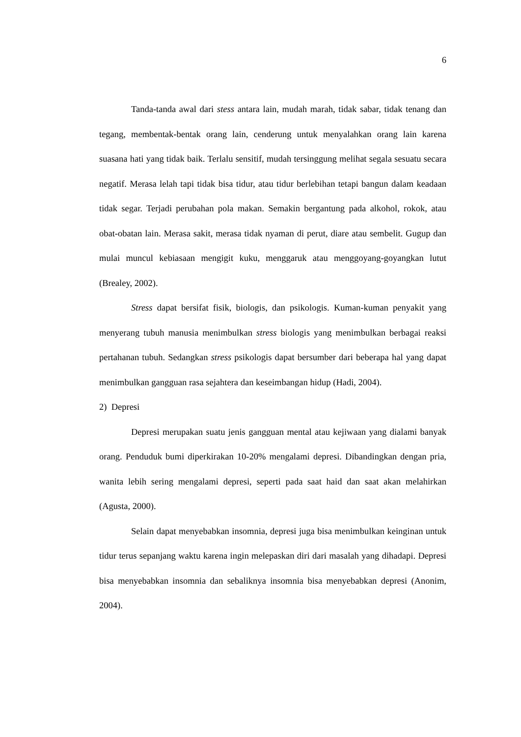6
Tanda-tanda awal dari stess antara lain, mudah marah, tidak sabar, tidak tenang dan tegang, membentak-bentak orang lain, cenderung untuk menyalahkan orang lain karena suasana hati yang tidak baik. Terlalu sensitif, mudah tersinggung melihat segala sesuatu secara negatif. Merasa lelah tapi tidak bisa tidur, atau tidur berlebihan tetapi bangun dalam keadaan tidak segar. Terjadi perubahan pola makan. Semakin bergantung pada alkohol, rokok, atau obat-obatan lain. Merasa sakit, merasa tidak nyaman di perut, diare atau sembelit. Gugup dan mulai muncul kebiasaan mengigit kuku, menggaruk atau menggoyang-goyangkan lutut (Brealey, 2002).
Stress dapat bersifat fisik, biologis, dan psikologis. Kuman-kuman penyakit yang menyerang tubuh manusia menimbulkan stress biologis yang menimbulkan berbagai reaksi pertahanan tubuh. Sedangkan stress psikologis dapat bersumber dari beberapa hal yang dapat menimbulkan gangguan rasa sejahtera dan keseimbangan hidup (Hadi, 2004).
2) Depresi
Depresi merupakan suatu jenis gangguan mental atau kejiwaan yang dialami banyak orang. Penduduk bumi diperkirakan 10-20% mengalami depresi. Dibandingkan dengan pria, wanita lebih sering mengalami depresi, seperti pada saat haid dan saat akan melahirkan (Agusta, 2000).
Selain dapat menyebabkan insomnia, depresi juga bisa menimbulkan keinginan untuk tidur terus sepanjang waktu karena ingin melepaskan diri dari masalah yang dihadapi. Depresi bisa menyebabkan insomnia dan sebaliknya insomnia bisa menyebabkan depresi (Anonim, 2004).